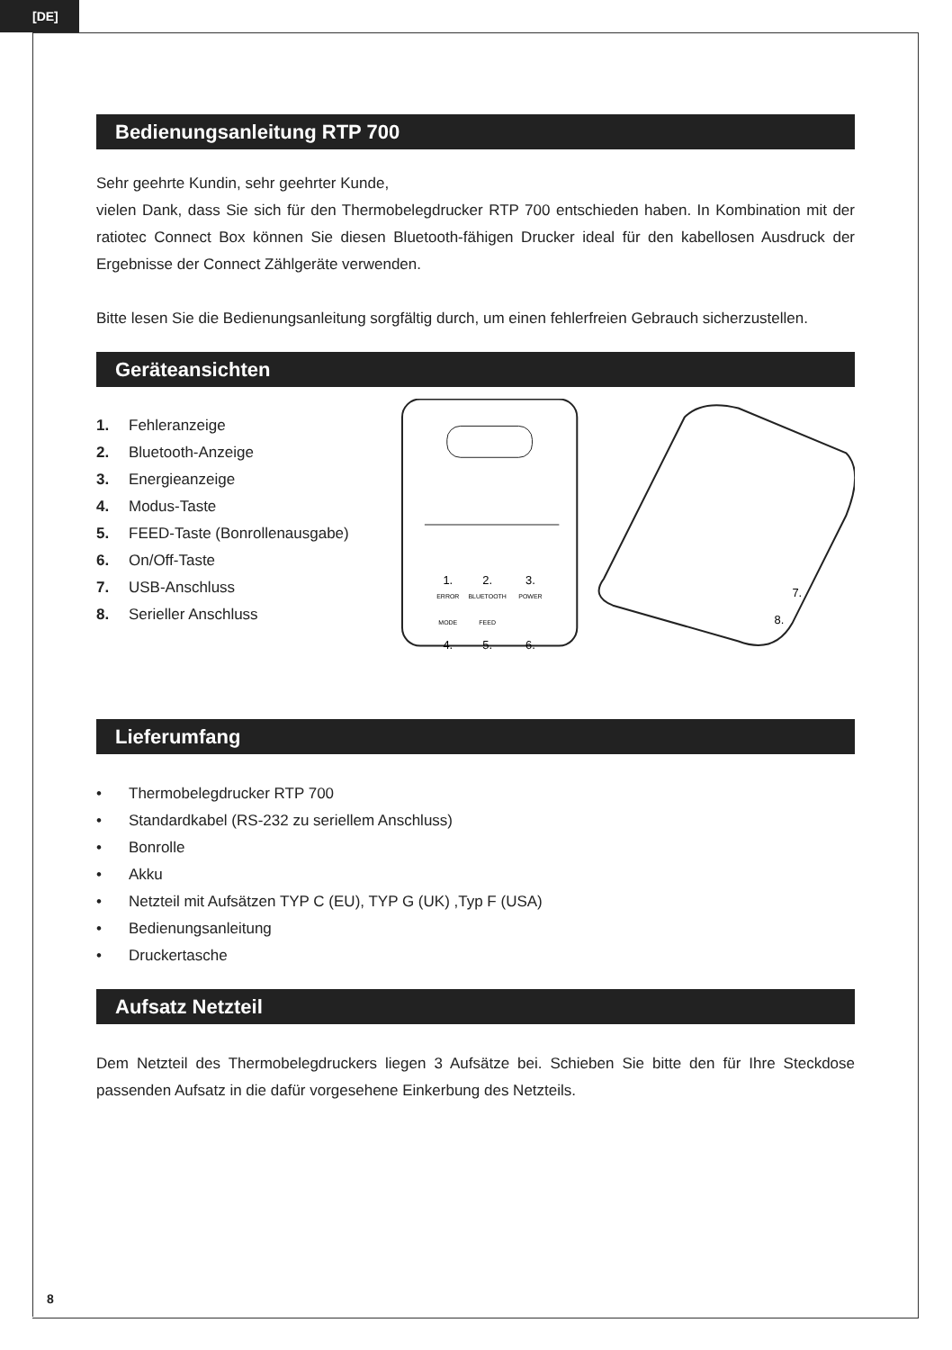[DE]
Bedienungsanleitung RTP 700
Sehr geehrte Kundin, sehr geehrter Kunde,
vielen Dank, dass Sie sich für den Thermobelegdrucker RTP 700 entschieden haben. In Kombination mit der ratiotec Connect Box können Sie diesen Bluetooth-fähigen Drucker ideal für den kabellosen Ausdruck der Ergebnisse der Connect Zählgeräte verwenden.
Bitte lesen Sie die Bedienungsanleitung sorgfältig durch, um einen fehlerfreien Gebrauch sicherzustellen.
Geräteansichten
1. Fehleranzeige
2. Bluetooth-Anzeige
3. Energieanzeige
4. Modus-Taste
5. FEED-Taste (Bonrollenausgabe)
6. On/Off-Taste
7. USB-Anschluss
8. Serieller Anschluss
ERROR
BLUETOOTH
POWER
MODE
FEED
1.
2.
3.
4.
5.
6.
7.
8.
Lieferumfang
• Thermobelegdrucker RTP 700
• Standardkabel (RS-232 zu seriellem Anschluss)
• Bonrolle
• Akku
• Netzteil mit Aufsätzen TYP C (EU), TYP G (UK) ,Typ F (USA)
• Bedienungsanleitung
• Druckertasche
Aufsatz Netzteil
Dem Netzteil des Thermobelegdruckers liegen 3 Aufsätze bei. Schieben Sie bitte den für Ihre Steckdose passenden Aufsatz in die dafür vorgesehene Einkerbung des Netzteils.
8